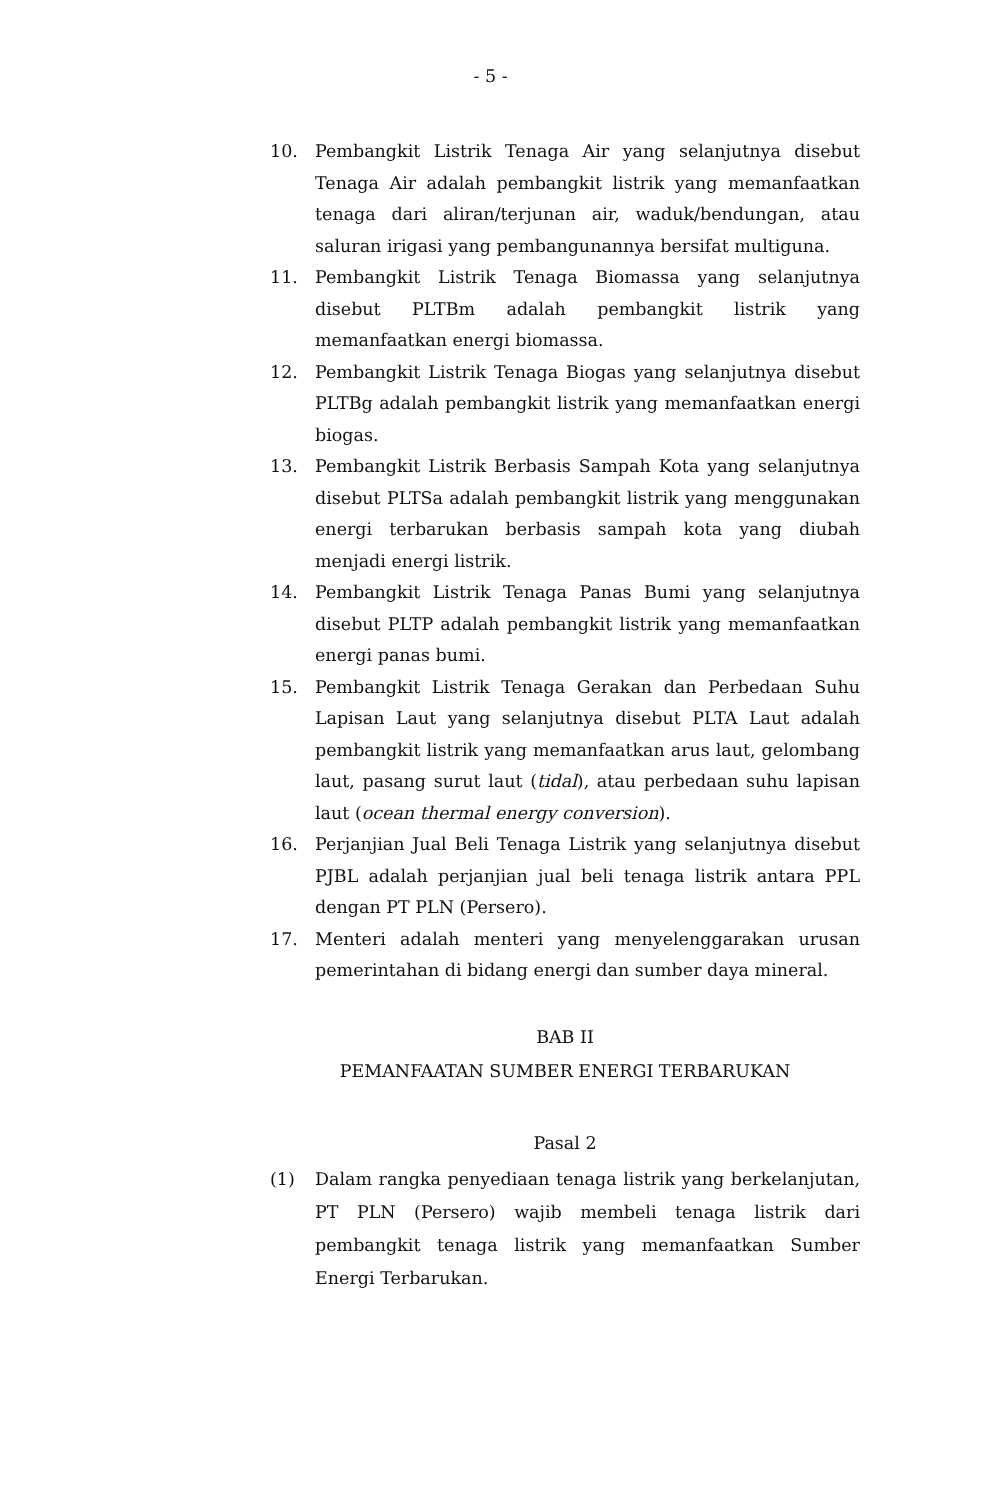- 5 -
10. Pembangkit Listrik Tenaga Air yang selanjutnya disebut Tenaga Air adalah pembangkit listrik yang memanfaatkan tenaga dari aliran/terjunan air, waduk/bendungan, atau saluran irigasi yang pembangunannya bersifat multiguna.
11. Pembangkit Listrik Tenaga Biomassa yang selanjutnya disebut PLTBm adalah pembangkit listrik yang memanfaatkan energi biomassa.
12. Pembangkit Listrik Tenaga Biogas yang selanjutnya disebut PLTBg adalah pembangkit listrik yang memanfaatkan energi biogas.
13. Pembangkit Listrik Berbasis Sampah Kota yang selanjutnya disebut PLTSa adalah pembangkit listrik yang menggunakan energi terbarukan berbasis sampah kota yang diubah menjadi energi listrik.
14. Pembangkit Listrik Tenaga Panas Bumi yang selanjutnya disebut PLTP adalah pembangkit listrik yang memanfaatkan energi panas bumi.
15. Pembangkit Listrik Tenaga Gerakan dan Perbedaan Suhu Lapisan Laut yang selanjutnya disebut PLTA Laut adalah pembangkit listrik yang memanfaatkan arus laut, gelombang laut, pasang surut laut (tidal), atau perbedaan suhu lapisan laut (ocean thermal energy conversion).
16. Perjanjian Jual Beli Tenaga Listrik yang selanjutnya disebut PJBL adalah perjanjian jual beli tenaga listrik antara PPL dengan PT PLN (Persero).
17. Menteri adalah menteri yang menyelenggarakan urusan pemerintahan di bidang energi dan sumber daya mineral.
BAB II
PEMANFAATAN SUMBER ENERGI TERBARUKAN
Pasal 2
(1) Dalam rangka penyediaan tenaga listrik yang berkelanjutan, PT PLN (Persero) wajib membeli tenaga listrik dari pembangkit tenaga listrik yang memanfaatkan Sumber Energi Terbarukan.